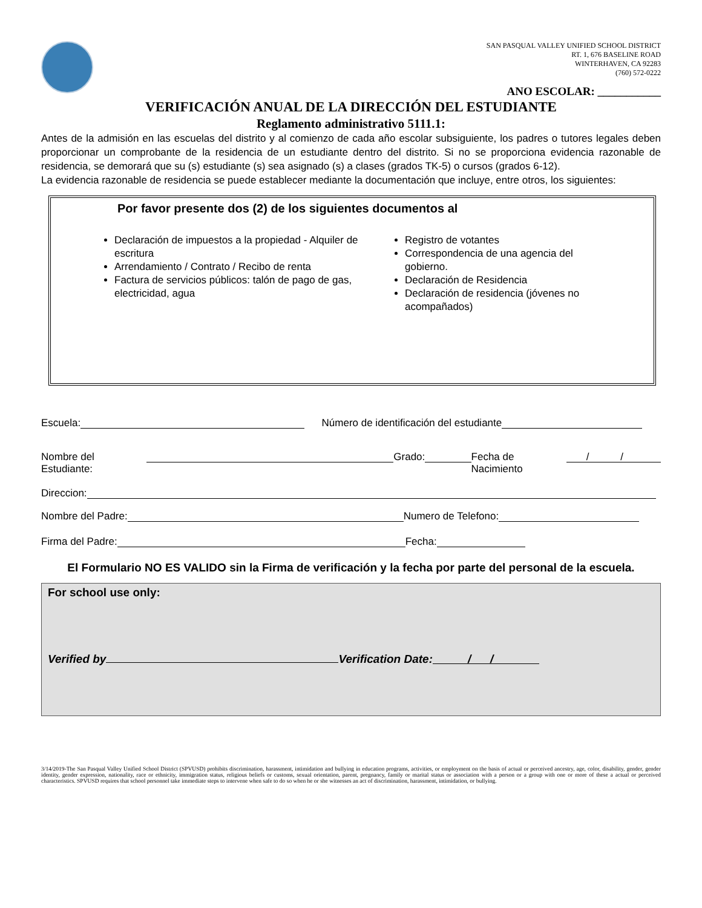SAN PASQUAL VALLEY UNIFIED SCHOOL DISTRICT
RT. 1, 676 BASELINE ROAD
WINTERHAVEN, CA 92283
(760) 572-0222
ANO ESCOLAR: ___________
VERIFICACIÓN ANUAL DE LA DIRECCIÓN DEL ESTUDIANTE
Reglamento administrativo 5111.1:
Antes de la admisión en las escuelas del distrito y al comienzo de cada año escolar subsiguiente, los padres o tutores legales deben proporcionar un comprobante de la residencia de un estudiante dentro del distrito. Si no se proporciona evidencia razonable de residencia, se demorará que su (s) estudiante (s) sea asignado (s) a clases (grados TK-5) o cursos (grados 6-12).
La evidencia razonable de residencia se puede establecer mediante la documentación que incluye, entre otros, los siguientes:
Por favor presente dos (2) de los siguientes documentos al
Declaración de impuestos a la propiedad - Alquiler de escritura
Arrendamiento / Contrato / Recibo de renta
Factura de servicios públicos: talón de pago de gas, electricidad, agua
Registro de votantes
Correspondencia de una agencia del gobierno.
Declaración de Residencia
Declaración de residencia (jóvenes no acompañados)
Escuela: Número de identificación del estudiante
Nombre del Estudiante: Grado: Fecha de Nacimiento / /
Direccion:
Nombre del Padre: Numero de Telefono:
Firma del Padre: Fecha:
El Formulario NO ES VALIDO sin la Firma de verificación y la fecha por parte del personal de la escuela.
For school use only:
Verified by Verification Date: / /
3/14/2019-The San Pasqual Valley Unified School District (SPVUSD) prohibits discrimination, harassment, intimidation and bullying in education programs, activities, or employment on the basis of actual or perceived ancestry, age, color, disability, gender, gender identity, gender expression, nationality, race or ethnicity, immigration status, religious beliefs or customs, sexual orientation, parent, pregnancy, family or marital status or association with a person or a group with one or more of these a actual or perceived characteristics. SPVUSD requires that school personnel take immediate steps to intervene when safe to do so when he or she witnesses an act of discrimination, harassment, intimidation, or bullying.